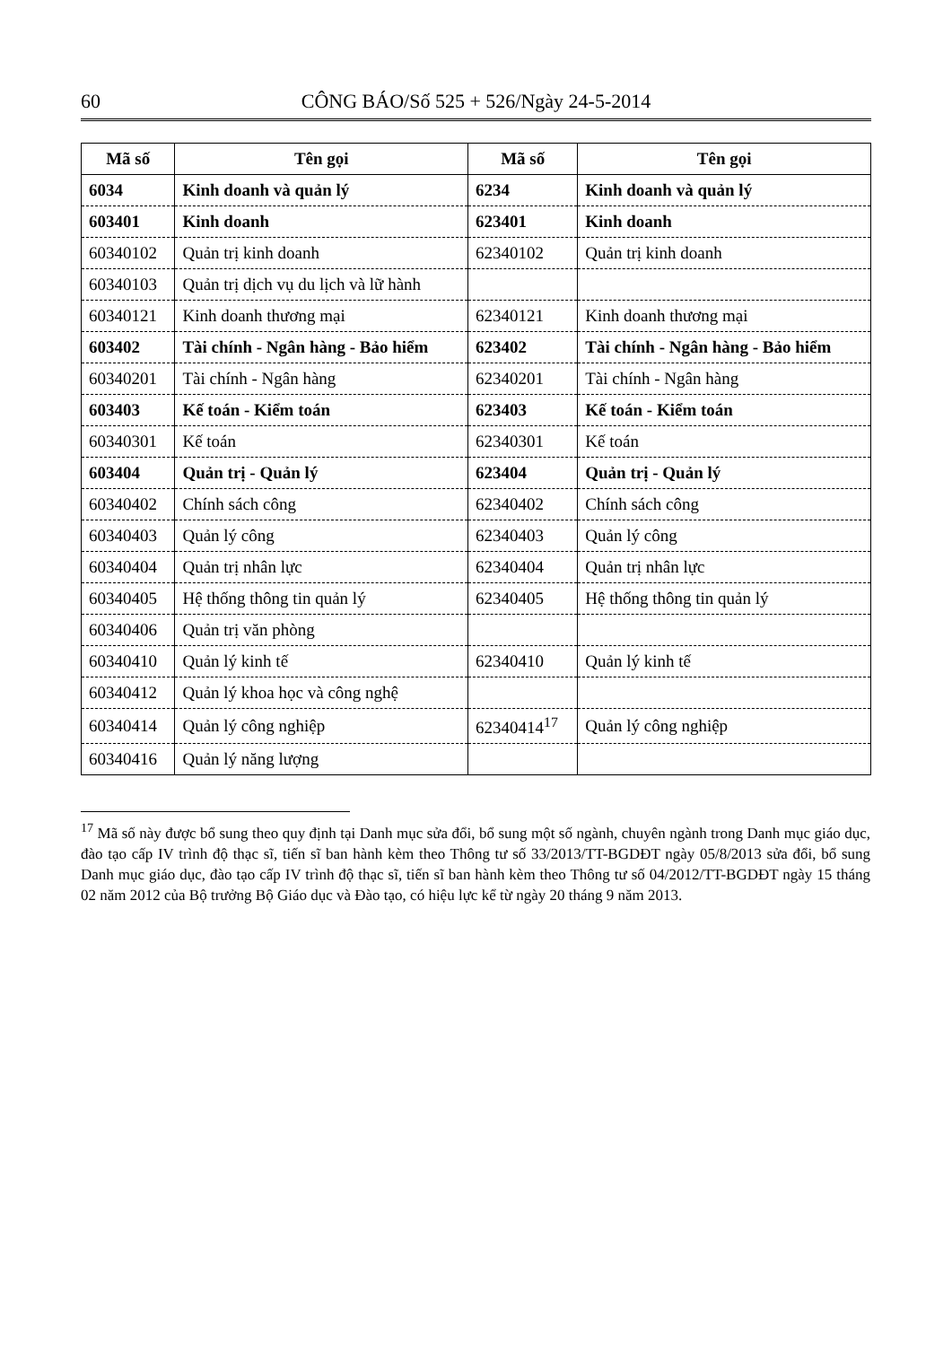60 CÔNG BÁO/Số 525 + 526/Ngày 24-5-2014
| Mã số | Tên gọi | Mã số | Tên gọi |
| --- | --- | --- | --- |
| 6034 | Kinh doanh và quản lý | 6234 | Kinh doanh và quản lý |
| 603401 | Kinh doanh | 623401 | Kinh doanh |
| 60340102 | Quản trị kinh doanh | 62340102 | Quản trị kinh doanh |
| 60340103 | Quản trị dịch vụ du lịch và lữ hành | | |
| 60340121 | Kinh doanh thương mại | 62340121 | Kinh doanh thương mại |
| 603402 | Tài chính - Ngân hàng - Bảo hiểm | 623402 | Tài chính - Ngân hàng - Bảo hiểm |
| 60340201 | Tài chính - Ngân hàng | 62340201 | Tài chính - Ngân hàng |
| 603403 | Kế toán - Kiểm toán | 623403 | Kế toán - Kiểm toán |
| 60340301 | Kế toán | 62340301 | Kế toán |
| 603404 | Quản trị - Quản lý | 623404 | Quản trị - Quản lý |
| 60340402 | Chính sách công | 62340402 | Chính sách công |
| 60340403 | Quản lý công | 62340403 | Quản lý công |
| 60340404 | Quản trị nhân lực | 62340404 | Quản trị nhân lực |
| 60340405 | Hệ thống thông tin quản lý | 62340405 | Hệ thống thông tin quản lý |
| 60340406 | Quản trị văn phòng | | |
| 60340410 | Quản lý kinh tế | 62340410 | Quản lý kinh tế |
| 60340412 | Quản lý khoa học và công nghệ | | |
| 60340414 | Quản lý công nghiệp | 62340414<sup>17</sup> | Quản lý công nghiệp |
| 60340416 | Quản lý năng lượng | | |
<sup>17</sup> Mã số này được bổ sung theo quy định tại Danh mục sửa đổi, bổ sung một số ngành, chuyên ngành trong Danh mục giáo dục, đào tạo cấp IV trình độ thạc sĩ, tiến sĩ ban hành kèm theo Thông tư số 33/2013/TT-BGDĐT ngày 05/8/2013 sửa đổi, bổ sung Danh mục giáo dục, đào tạo cấp IV trình độ thạc sĩ, tiến sĩ ban hành kèm theo Thông tư số 04/2012/TT-BGDĐT ngày 15 tháng 02 năm 2012 của Bộ trưởng Bộ Giáo dục và Đào tạo, có hiệu lực kể từ ngày 20 tháng 9 năm 2013.